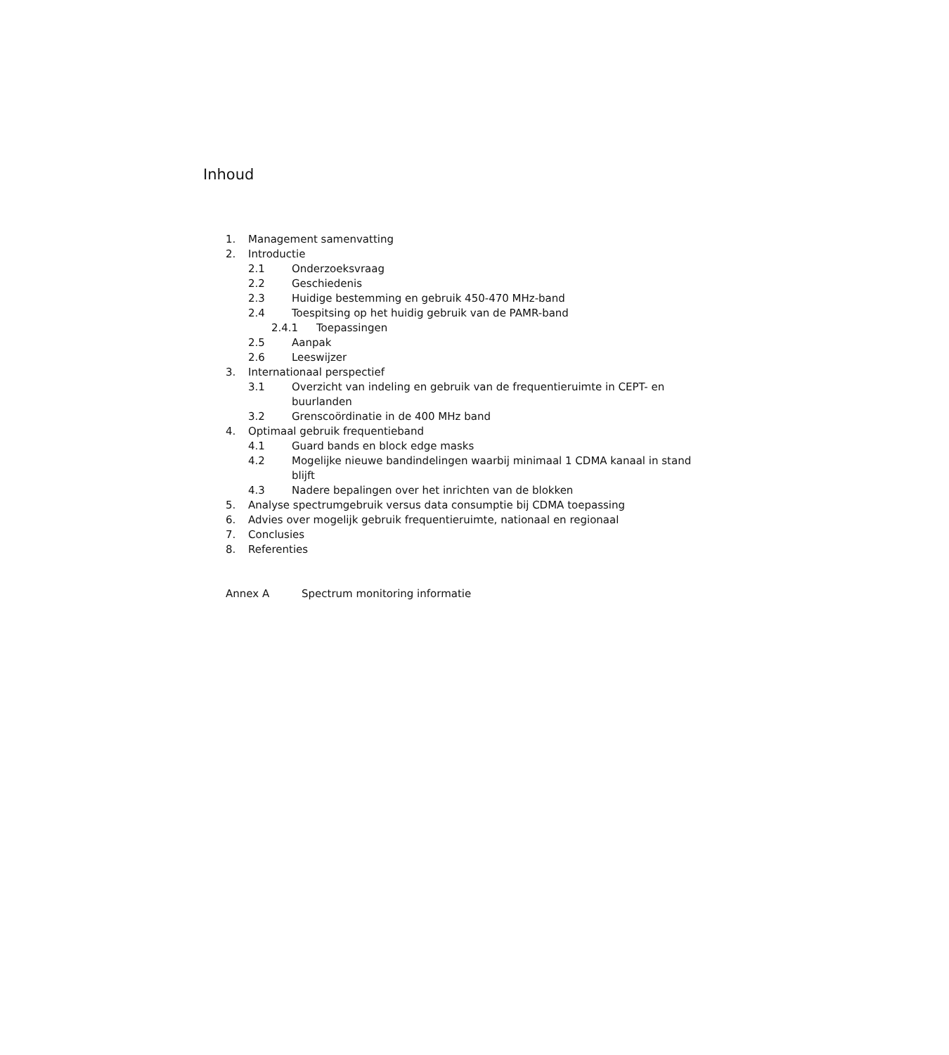Inhoud
1. Management samenvatting
2. Introductie
2.1 Onderzoeksvraag
2.2 Geschiedenis
2.3 Huidige bestemming en gebruik 450-470 MHz-band
2.4 Toespitsing op het huidig gebruik van de PAMR-band
2.4.1 Toepassingen
2.5 Aanpak
2.6 Leeswijzer
3. Internationaal perspectief
3.1 Overzicht van indeling en gebruik van de frequentieruimte in CEPT- en buurlanden
3.2 Grenscoördinatie in de 400 MHz band
4. Optimaal gebruik frequentieband
4.1 Guard bands en block edge masks
4.2 Mogelijke nieuwe bandindelingen waarbij minimaal 1 CDMA kanaal in stand blijft
4.3 Nadere bepalingen over het inrichten van de blokken
5. Analyse spectrumgebruik versus data consumptie bij CDMA toepassing
6. Advies over mogelijk gebruik frequentieruimte, nationaal en regionaal
7. Conclusies
8. Referenties
Annex A Spectrum monitoring informatie